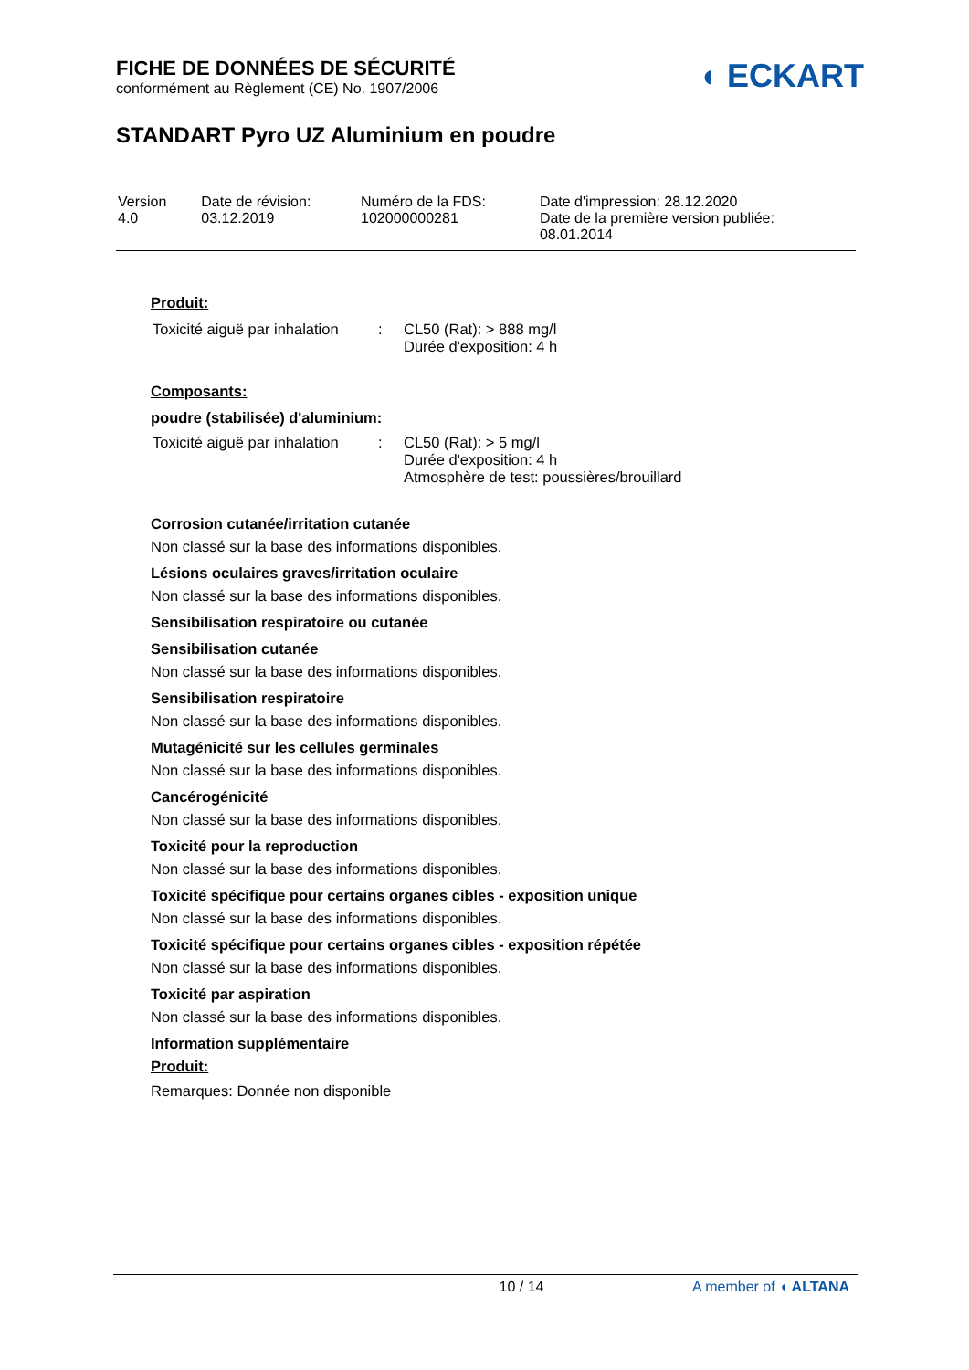FICHE DE DONNÉES DE SÉCURITÉ
conformément au Règlement (CE) No. 1907/2006
◖ ECKART
STANDART Pyro UZ Aluminium en poudre
| Version 4.0 | Date de révision: 03.12.2019 | Numéro de la FDS: 102000000281 | Date d'impression: 28.12.2020 Date de la première version publiée: 08.01.2014 |
Produit:
| Toxicité aiguë par inhalation | : | CL50 (Rat): > 888 mg/l Durée d'exposition: 4 h |
Composants:
poudre (stabilisée) d'aluminium:
| Toxicité aiguë par inhalation | : | CL50 (Rat): > 5 mg/l Durée d'exposition: 4 h Atmosphère de test: poussières/brouillard |
Corrosion cutanée/irritation cutanée
Non classé sur la base des informations disponibles.
Lésions oculaires graves/irritation oculaire
Non classé sur la base des informations disponibles.
Sensibilisation respiratoire ou cutanée
Sensibilisation cutanée
Non classé sur la base des informations disponibles.
Sensibilisation respiratoire
Non classé sur la base des informations disponibles.
Mutagénicité sur les cellules germinales
Non classé sur la base des informations disponibles.
Cancérogénicité
Non classé sur la base des informations disponibles.
Toxicité pour la reproduction
Non classé sur la base des informations disponibles.
Toxicité spécifique pour certains organes cibles - exposition unique
Non classé sur la base des informations disponibles.
Toxicité spécifique pour certains organes cibles - exposition répétée
Non classé sur la base des informations disponibles.
Toxicité par aspiration
Non classé sur la base des informations disponibles.
Information supplémentaire
Produit:
Remarques: Donnée non disponible
10 / 14 A member of ◖ ALTANA